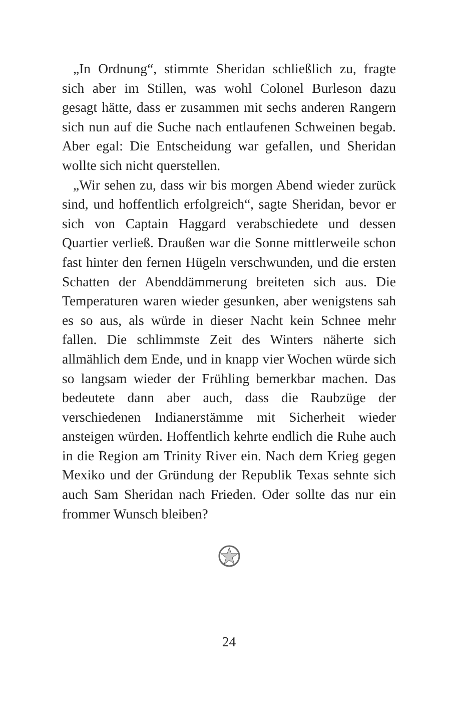„In Ordnung“, stimmte Sheridan schließlich zu, fragte sich aber im Stillen, was wohl Colonel Burleson dazu gesagt hätte, dass er zusammen mit sechs anderen Rangern sich nun auf die Suche nach entlaufenen Schweinen begab. Aber egal: Die Entscheidung war gefallen, und Sheridan wollte sich nicht querstellen.
„Wir sehen zu, dass wir bis morgen Abend wieder zurück sind, und hoffentlich erfolgreich“, sagte Sheridan, bevor er sich von Captain Haggard verabschiedete und dessen Quartier verließ. Draußen war die Sonne mittlerweile schon fast hinter den fernen Hügeln verschwunden, und die ersten Schatten der Abenddämmerung breiteten sich aus. Die Temperaturen waren wieder gesunken, aber wenigstens sah es so aus, als würde in dieser Nacht kein Schnee mehr fallen. Die schlimmste Zeit des Winters näherte sich allmählich dem Ende, und in knapp vier Wochen würde sich so langsam wieder der Frühling bemerkbar machen. Das bedeutete dann aber auch, dass die Raubzüge der verschiedenen Indianerstämme mit Sicherheit wieder ansteigen würden. Hoffentlich kehrte endlich die Ruhe auch in die Region am Trinity River ein. Nach dem Krieg gegen Mexiko und der Gründung der Republik Texas sehnte sich auch Sam Sheridan nach Frieden. Oder sollte das nur ein frommer Wunsch bleiben?
24